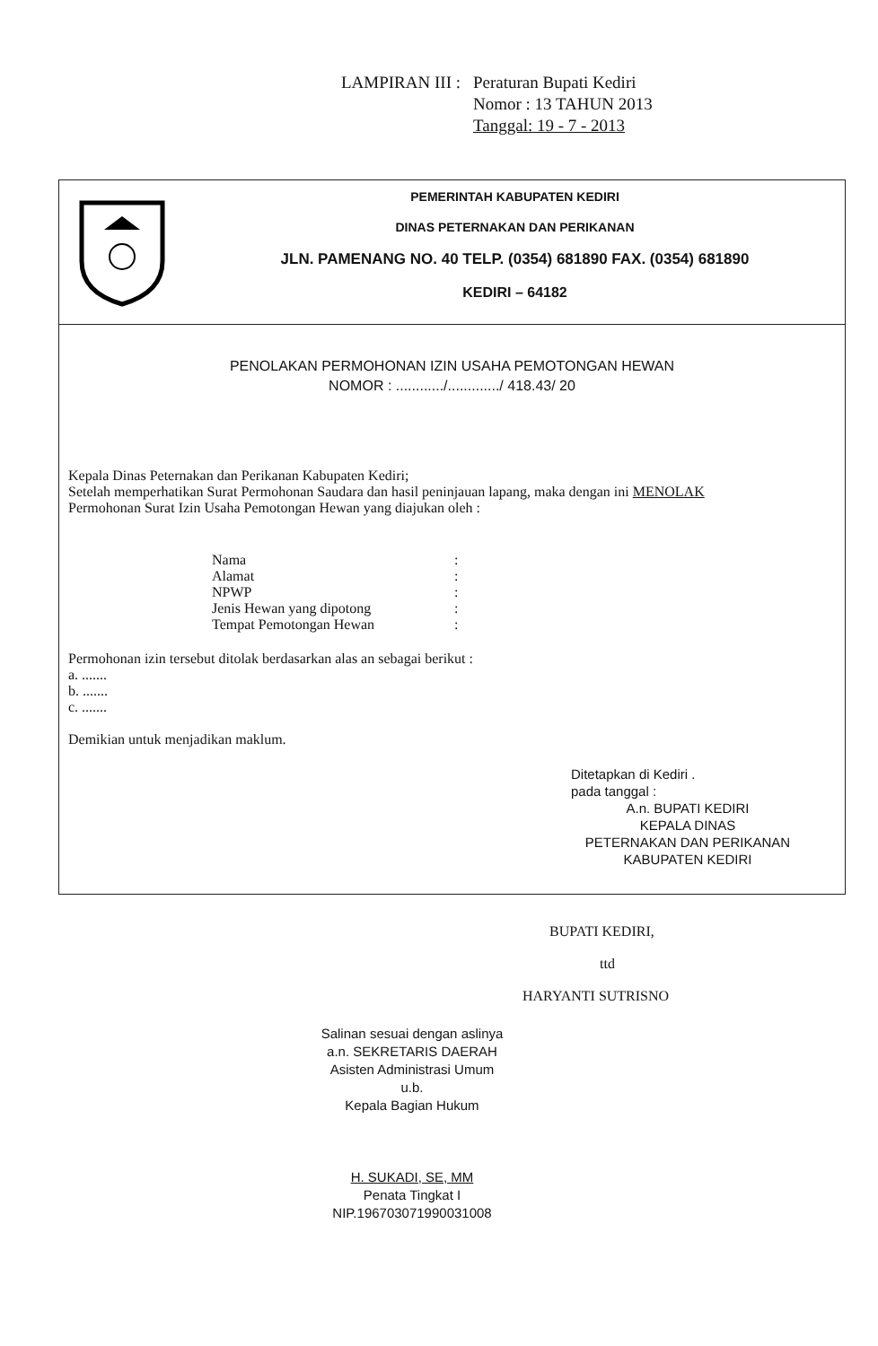LAMPIRAN III : Peraturan Bupati Kediri
Nomor : 13 TAHUN 2013
Tanggal: 19 - 7 - 2013
PEMERINTAH KABUPATEN KEDIRI
DINAS PETERNAKAN DAN PERIKANAN
JLN. PAMENANG NO. 40 TELP. (0354) 681890 FAX. (0354) 681890
KEDIRI – 64182
PENOLAKAN PERMOHONAN IZIN USAHA PEMOTONGAN HEWAN
NOMOR : ............/............./ 418.43/ 20
Kepala Dinas Peternakan dan Perikanan Kabupaten Kediri;
Setelah memperhatikan Surat Permohonan Saudara dan hasil peninjauan lapang, maka dengan ini MENOLAK
Permohonan Surat Izin Usaha Pemotongan Hewan yang diajukan oleh :
| Nama | : |
| Alamat | : |
| NPWP | : |
| Jenis Hewan yang dipotong | : |
| Tempat Pemotongan Hewan | : |
Permohonan izin tersebut ditolak berdasarkan alas an sebagai berikut :
a. .......
b. .......
c. .......
Demikian untuk menjadikan maklum.
Ditetapkan di Kediri .
pada tanggal :
A.n. BUPATI KEDIRI
KEPALA DINAS
PETERNAKAN DAN PERIKANAN
KABUPATEN KEDIRI
BUPATI KEDIRI,
ttd
HARYANTI SUTRISNO
Salinan sesuai dengan aslinya
a.n. SEKRETARIS DAERAH
Asisten Administrasi Umum
u.b.
Kepala Bagian Hukum
H. SUKADI, SE, MM
Penata Tingkat I
NIP.196703071990031008